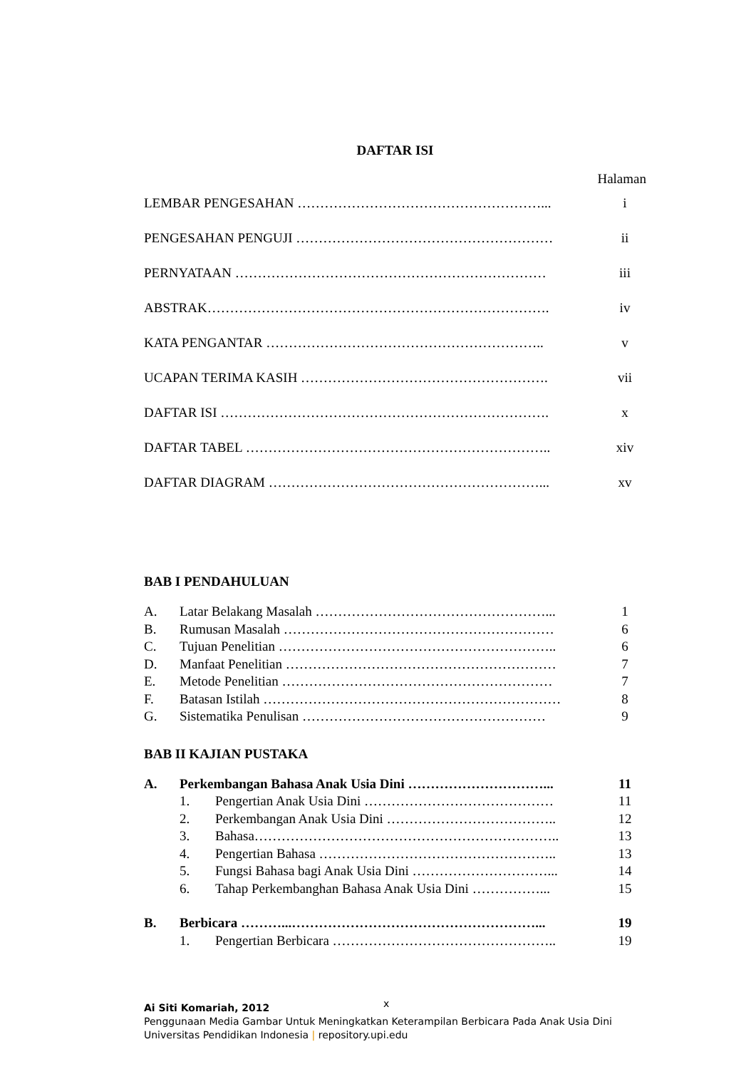DAFTAR ISI
Halaman
LEMBAR PENGESAHAN ………………………………………………... i
PENGESAHAN PENGUJI ………………………………………………… ii
PERNYATAAN …………………………………………………………… iii
ABSTRAK…………………………………………………………………. iv
KATA PENGANTAR …………………………………………………….. v
UCAPAN TERIMA KASIH ………………………………………………. vii
DAFTAR ISI ………………………………………………………………. x
DAFTAR TABEL ………………………………………………………….. xiv
DAFTAR DIAGRAM ……………………………………………………... xv
BAB I PENDAHULUAN
A. Latar Belakang Masalah ……………………………………………... 1
B. Rumusan Masalah …………………………………………………… 6
C. Tujuan Penelitian …………………………………………………….. 6
D. Manfaat Penelitian …………………………………………………… 7
E. Metode Penelitian …………………………………………………… 7
F. Batasan Istilah ………………………………………………………… 8
G. Sistematika Penulisan ……………………………………………… 9
BAB II KAJIAN PUSTAKA
A. Perkembangan Bahasa Anak Usia Dini …………………………... 11
1. Pengertian Anak Usia Dini …………………………………… 11
2. Perkembangan Anak Usia Dini ……………………………….. 12
3. Bahasa………………………………………………………….. 13
4. Pengertian Bahasa …………………………………………….. 13
5. Fungsi Bahasa bagi Anak Usia Dini …………………………... 14
6. Tahap Perkembanghan Bahasa Anak Usia Dini ……………... 15
B. Berbicara ………...………………………………………………... 19
1. Pengertian Berbicara ………………………………………….. 19
x
Ai Siti Komariah, 2012
Penggunaan Media Gambar Untuk Meningkatkan Keterampilan Berbicara Pada Anak Usia Dini
Universitas Pendidikan Indonesia | repository.upi.edu